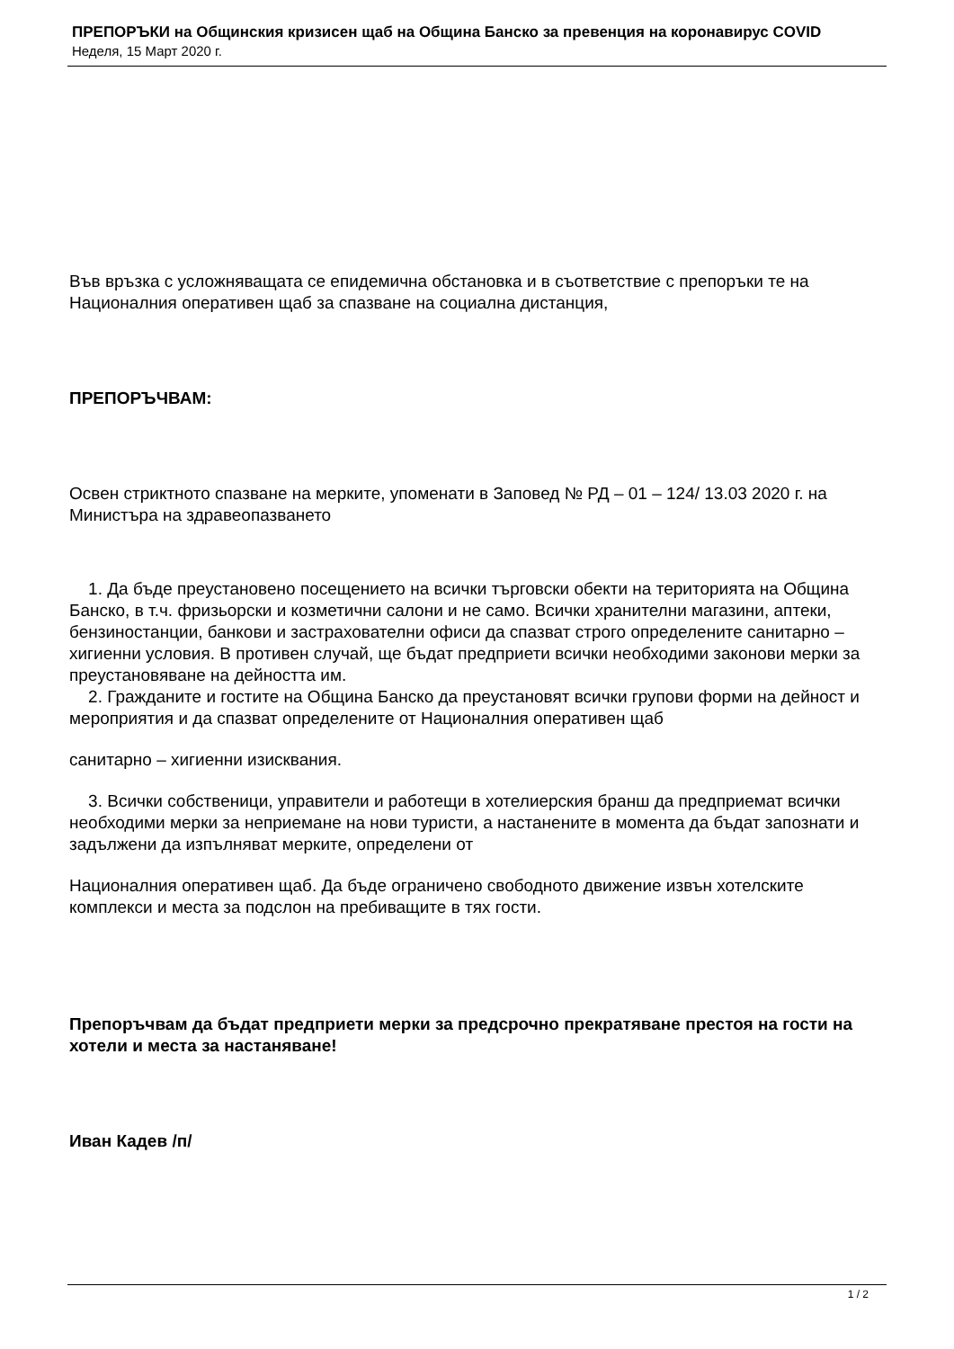ПРЕПОРЪКИ на Общинския кризисен щаб на Община Банско за превенция на коронавирус COVID
Неделя, 15 Март 2020 г.
Във връзка с усложняващата се епидемична обстановка и в съответствие с препоръки те на Националния оперативен щаб за спазване на социална дистанция,
ПРЕПОРЪЧВАМ:
Освен стриктното спазване на мерките, упоменати в Заповед № РД – 01 – 124/ 13.03 2020 г. на Министъра на здравеопазването
1. Да бъде преустановено посещението на всички търговски обекти на територията на Община Банско, в т.ч. фризьорски и козметични салони и не само. Всички хранителни магазини, аптеки, бензиностанции, банкови и застрахователни офиси да спазват строго определените санитарно – хигиенни условия. В противен случай, ще бъдат предприети всички необходими законови мерки за преустановяване на дейността им.
2. Гражданите и гостите на Община Банско да преустановят всички групови форми на дейност и мероприятия и да спазват определените от Националния оперативен щаб
санитарно – хигиенни изисквания.
3. Всички собственици, управители и работещи в хотелиерския бранш да предприемат всички необходими мерки за неприемане на нови туристи, а настанените в момента да бъдат запознати и задължени да изпълняват мерките, определени от
Националния оперативен щаб. Да бъде ограничено свободното движение извън хотелските комплекси и места за подслон на пребиващите в тях гости.
Препоръчвам да бъдат предприети мерки за предсрочно прекратяване престоя на гости на хотели и места за настаняване!
Иван Кадев /п/
1 / 2